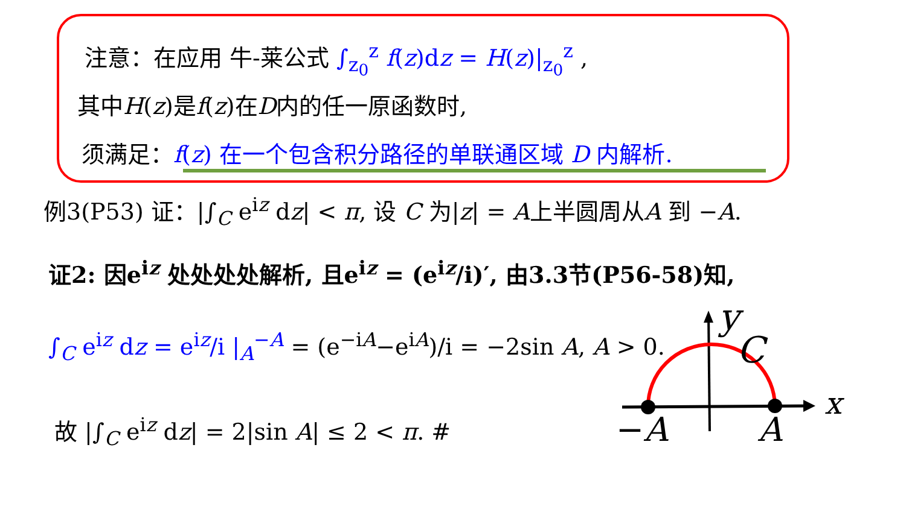注意：在应用 牛-莱公式 ∫<sub>z<sub>0</sub></sub><sup>z</sup> f(z)dz = H(z)|<sub>z<sub>0</sub></sub><sup>z</sup> ,
其中H(z)是f(z)在D内的任一原函数时,
须满足：f(z) 在一个包含积分路径的单联通区域 D 内解析.
例3(P53) 证：|∫<sub>C</sub> e<sup>iz</sup> dz| < π, 设 C 为|z| = A上半圆周从A 到 −A.
证2: 因e<sup>iz</sup> 处处处处解析, 且e<sup>iz</sup> = (e<sup>iz</sup>/i)′, 由3.3节(P56-58)知,
∫<sub>C</sub> e<sup>iz</sup> dz = e<sup>iz</sup>/i |<sub>A</sub><sup>−A</sup> = (e<sup>−iA</sup>−e<sup>iA</sup>)/i = −2sin A, A > 0.
故 |∫<sub>C</sub> e<sup>iz</sup> dz| = 2|sin A| ≤ 2 < π. #
y
C
x
−A A